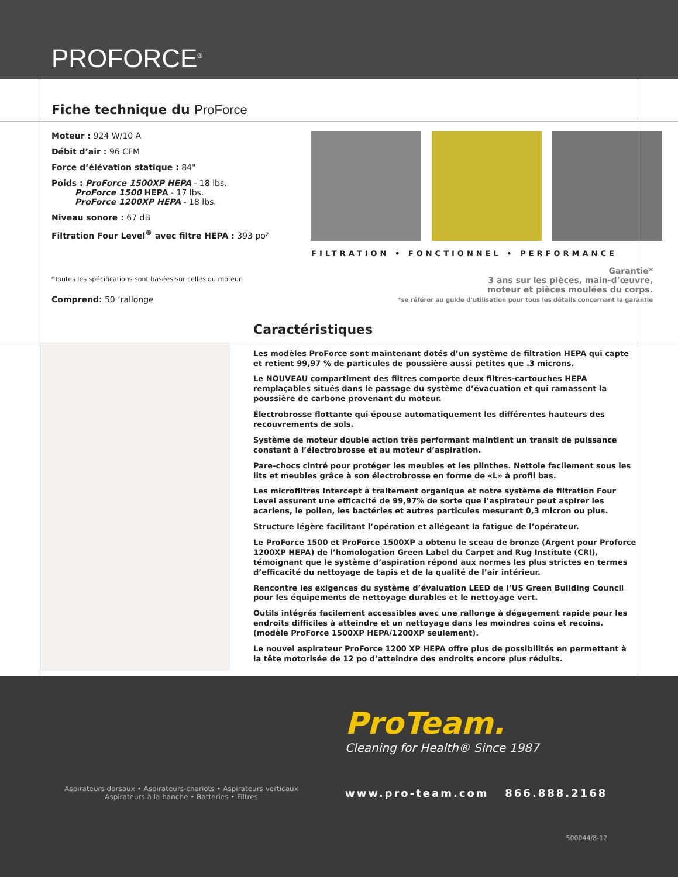PROFORCE<sup>®</sup>
Fiche technique du ProForce
Moteur : 924 W/10 A
Débit d’air : 96 CFM
Force d’élévation statique : 84"
Poids : ProForce 1500XP HEPA - 18 lbs.
ProForce 1500 HEPA - 17 lbs.
ProForce 1200XP HEPA - 18 lbs.
Niveau sonore : 67 dB
Filtration Four Level<sup>®</sup> avec filtre HEPA : 393 po²
*Toutes les spécifications sont basées sur celles du moteur.
Comprend: 50 ‘rallonge
FILTRATION • FONCTIONNEL • PERFORMANCE
Garantie*
3 ans sur les pièces, main-d’œuvre,
moteur et pièces moulées du corps.
*se référer au guide d’utilisation pour tous les détails concernant la garantie
Caractéristiques
Les modèles ProForce sont maintenant dotés d’un système de filtration HEPA qui capte et retient 99,97 % de particules de poussière aussi petites que .3 microns.
Le NOUVEAU compartiment des filtres comporte deux filtres-cartouches HEPA remplaçables situés dans le passage du système d’évacuation et qui ramassent la poussière de carbone provenant du moteur.
Électrobrosse flottante qui épouse automatiquement les différentes hauteurs des recouvrements de sols.
Système de moteur double action très performant maintient un transit de puissance constant à l’électrobrosse et au moteur d’aspiration.
Pare-chocs cintré pour protéger les meubles et les plinthes. Nettoie facilement sous les lits et meubles grâce à son électrobrosse en forme de «L» à profil bas.
Les microfiltres Intercept à traitement organique et notre système de filtration Four Level assurent une efficacité de 99,97% de sorte que l’aspirateur peut aspirer les acariens, le pollen, les bactéries et autres particules mesurant 0,3 micron ou plus.
Structure légère facilitant l’opération et allégeant la fatigue de l’opérateur.
Le ProForce 1500 et ProForce 1500XP a obtenu le sceau de bronze (Argent pour Proforce 1200XP HEPA) de l’homologation Green Label du Carpet and Rug Institute (CRI), témoignant que le système d’aspiration répond aux normes les plus strictes en termes d’efficacité du nettoyage de tapis et de la qualité de l’air intérieur.
Rencontre les exigences du système d’évaluation LEED de l’US Green Building Council pour les équipements de nettoyage durables et le nettoyage vert.
Outils intégrés facilement accessibles avec une rallonge à dégagement rapide pour les endroits difficiles à atteindre et un nettoyage dans les moindres coins et recoins. (modèle ProForce 1500XP HEPA/1200XP seulement).
Le nouvel aspirateur ProForce 1200 XP HEPA offre plus de possibilités en permettant à la tête motorisée de 12 po d’atteindre des endroits encore plus réduits.
Aspirateurs dorsaux • Aspirateurs-chariots • Aspirateurs verticaux
Aspirateurs à la hanche • Batteries • Filtres
ProTeam.
Cleaning for Health® Since 1987
www.pro-team.com 866.888.2168
500044/8-12